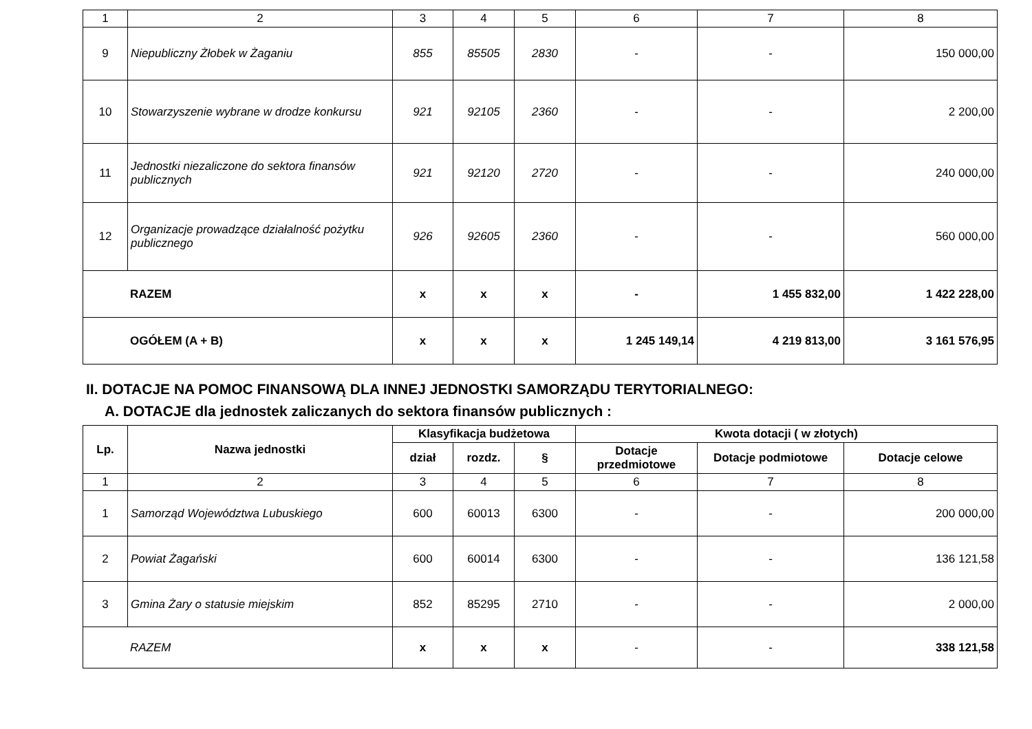| 1 | 2 | 3 | 4 | 5 | 6 | 7 | 8 |
| 9 | Niepubliczny Żłobek w Żaganiu | 855 | 85505 | 2830 | - | - | 150 000,00 |
| 10 | Stowarzyszenie wybrane w drodze konkursu | 921 | 92105 | 2360 | - | - | 2 200,00 |
| 11 | Jednostki niezaliczone do sektora finansów publicznych | 921 | 92120 | 2720 | - | - | 240 000,00 |
| 12 | Organizacje prowadzące działalność pożytku publicznego | 926 | 92605 | 2360 | - | - | 560 000,00 |
| RAZEM | | x | x | x | - | 1 455 832,00 | 1 422 228,00 |
| OGÓŁEM (A + B) | | x | x | x | 1 245 149,14 | 4 219 813,00 | 3 161 576,95 |
II. DOTACJE NA POMOC FINANSOWĄ DLA INNEJ JEDNOSTKI SAMORZĄDU TERYTORIALNEGO:
A. DOTACJE dla jednostek zaliczanych do sektora finansów publicznych :
| Lp. | Nazwa jednostki | Klasyfikacja budżetowa | | | Kwota dotacji ( w złotych) | | |
| --- | --- | --- | --- | --- | --- | --- | --- |
| | | | | | Dotacje przedmiotowe | Dotacje podmiotowe | Dotacje celowe |
| | | dział | rozdz. | § | | | |
| 1 | 2 | 3 | 4 | 5 | 6 | 7 | 8 |
| 1 | Samorząd Województwa Lubuskiego | 600 | 60013 | 6300 | - | - | 200 000,00 |
| 2 | Powiat Żagański | 600 | 60014 | 6300 | - | - | 136 121,58 |
| 3 | Gmina Żary o statusie miejskim | 852 | 85295 | 2710 | - | - | 2 000,00 |
| RAZEM | | x | x | x | - | - | 338 121,58 |